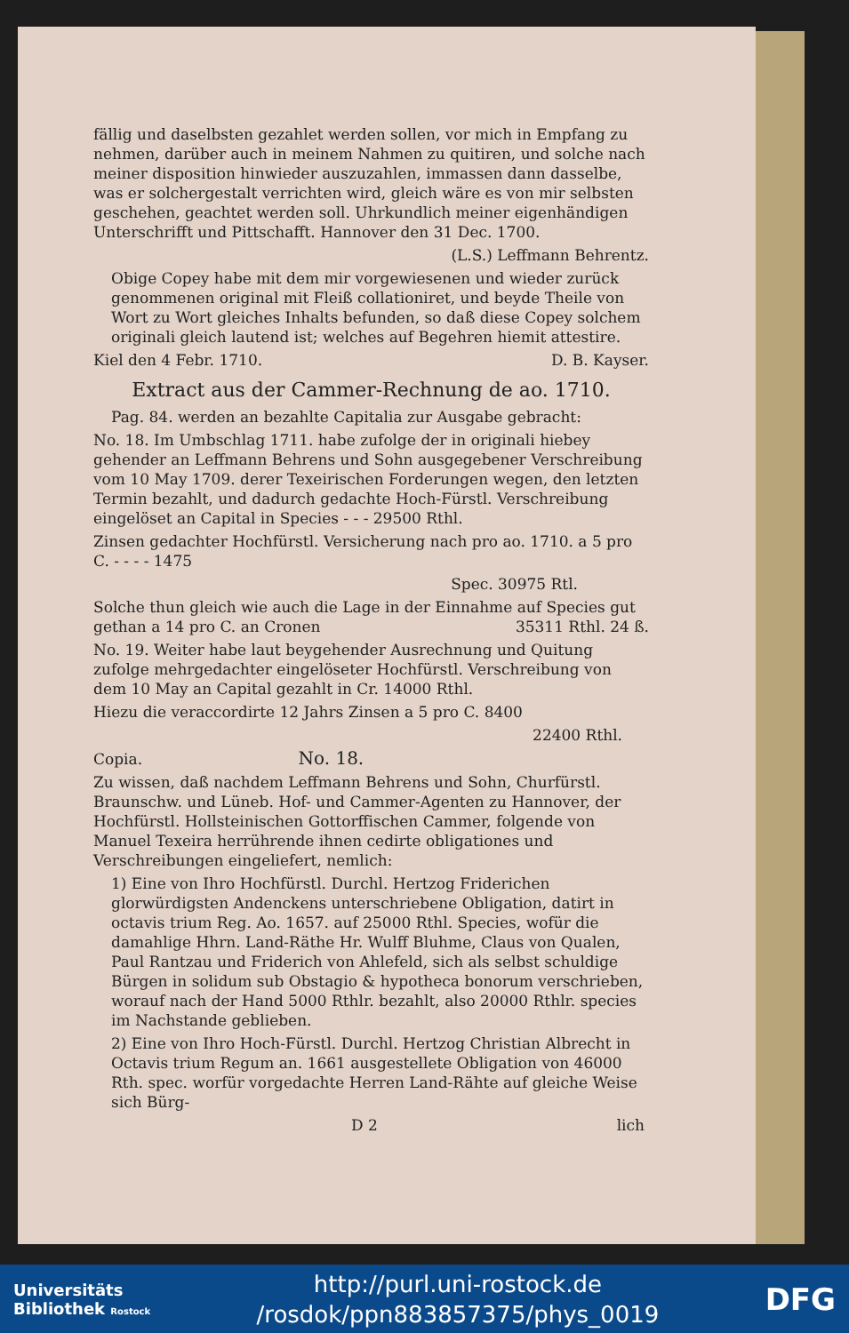fällig und daselbsten gezahlet werden sollen, vor mich in Empfang zu nehmen, darüber auch in meinem Nahmen zu quitiren, und solche nach meiner disposition hinwieder auszuzahlen, immassen dann dasselbe, was er solchergestalt verrichten wird, gleich wäre es von mir selbsten geschehen, geachtet werden soll. Uhrkundlich meiner eigenhändigen Unterschrifft und Pittschafft. Hannover den 31 Dec. 1700.
(L.S.) Leffmann Behrentz.
Obige Copey habe mit dem mir vorgewiesenen und wieder zurück genommenen original mit Fleiß collationiret, und beyde Theile von Wort zu Wort gleiches Inhalts befunden, so daß diese Copey solchem originali gleich lautend ist; welches auf Begehren hiemit attestire.
Kiel den 4 Febr. 1710. D. B. Kayser.
Extract aus der Cammer-Rechnung de ao. 1710.
Pag. 84. werden an bezahlte Capitalia zur Ausgabe gebracht:
No. 18. Im Umbschlag 1711. habe zufolge der in originali hiebey gehender an Leffmann Behrens und Sohn ausgegebener Verschreibung vom 10 May 1709. derer Texeirischen Forderungen wegen, den letzten Termin bezahlt, und dadurch gedachte Hoch-Fürstl. Verschreibung eingelöset an Capital in Species - - - 29500 Rthl.
Zinsen gedachter Hochfürstl. Versicherung nach pro ao. 1710. a 5 pro C. - - - - 1475
Spec. 30975 Rtl.
Solche thun gleich wie auch die Lage in der Einnahme auf Species gut gethan a 14 pro C. an Cronen 35311 Rthl. 24 ß.
No. 19. Weiter habe laut beygehender Ausrechnung und Quitung zufolge mehrgedachter eingelöseter Hochfürstl. Verschreibung von dem 10 May an Capital gezahlt in Cr. 14000 Rthl.
Hiezu die veraccordirte 12 Jahrs Zinsen a 5 pro C. 8400
22400 Rthl.
Copia. No. 18.
Zu wissen, daß nachdem Leffmann Behrens und Sohn, Churfürstl. Braunschw. und Lüneb. Hof- und Cammer-Agenten zu Hannover, der Hochfürstl. Hollsteinischen Gottorffischen Cammer, folgende von Manuel Texeira herrührende ihnen cedirte obligationes und Verschreibungen eingeliefert, nemlich:
1) Eine von Ihro Hochfürstl. Durchl. Hertzog Friderichen glorwürdigsten Andenckens unterschriebene Obligation, datirt in octavis trium Reg. Ao. 1657. auf 25000 Rthl. Species, wofür die damahlige Hhrn. Land-Räthe Hr. Wulff Bluhme, Claus von Qualen, Paul Rantzau und Friderich von Ahlefeld, sich als selbst schuldige Bürgen in solidum sub Obstagio & hypotheca bonorum verschrieben, worauf nach der Hand 5000 Rthlr. bezahlt, also 20000 Rthlr. species im Nachstande geblieben.
2) Eine von Ihro Hoch-Fürstl. Durchl. Hertzog Christian Albrecht in Octavis trium Regum an. 1661 ausgestellete Obligation von 46000 Rth. spec. worfür vorgedachte Herren Land-Rähte auf gleiche Weise sich Bürg-
D 2 lich
Universitäts
Bibliothek Rostock
http://purl.uni-rostock.de
/rosdok/ppn883857375/phys_0019
DFG